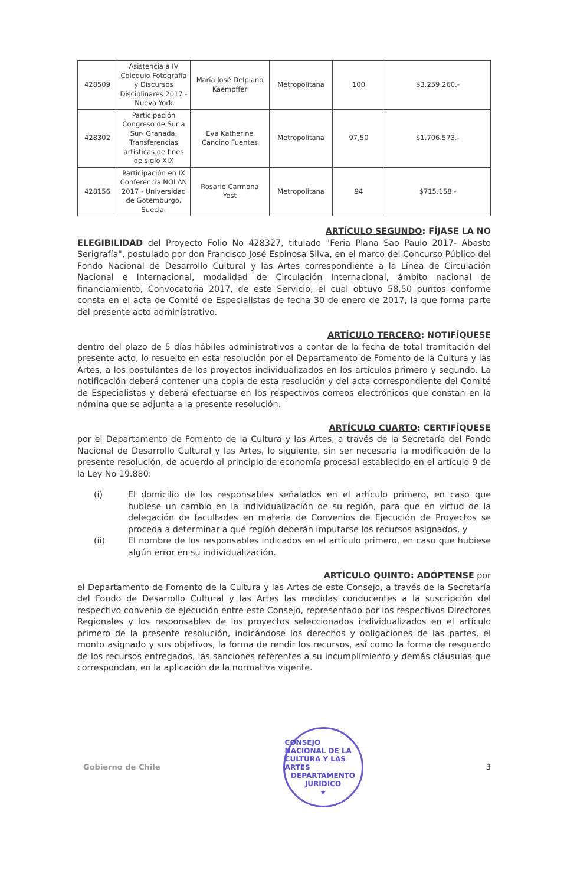| 428509 | Asistencia a IV Coloquio Fotografía y Discursos Disciplinares 2017 - Nueva York | María José Delpiano Kaempffer | Metropolitana | 100 | $3.259.260.- |
| 428302 | Participación Congreso de Sur a Sur- Granada. Transferencias artísticas de fines de siglo XIX | Eva Katherine Cancino Fuentes | Metropolitana | 97,50 | $1.706.573.- |
| 428156 | Participación en IX Conferencia NOLAN 2017 - Universidad de Gotemburgo, Suecia. | Rosario Carmona Yost | Metropolitana | 94 | $715.158.- |
ARTÍCULO SEGUNDO: FÍJASE LA NO
ELEGIBILIDAD del Proyecto Folio No 428327, titulado "Feria Plana Sao Paulo 2017- Abasto Serigrafía", postulado por don Francisco José Espinosa Silva, en el marco del Concurso Público del Fondo Nacional de Desarrollo Cultural y las Artes correspondiente a la Línea de Circulación Nacional e Internacional, modalidad de Circulación Internacional, ámbito nacional de financiamiento, Convocatoria 2017, de este Servicio, el cual obtuvo 58,50 puntos conforme consta en el acta de Comité de Especialistas de fecha 30 de enero de 2017, la que forma parte del presente acto administrativo.
ARTÍCULO TERCERO: NOTIFÍQUESE
dentro del plazo de 5 días hábiles administrativos a contar de la fecha de total tramitación del presente acto, lo resuelto en esta resolución por el Departamento de Fomento de la Cultura y las Artes, a los postulantes de los proyectos individualizados en los artículos primero y segundo. La notificación deberá contener una copia de esta resolución y del acta correspondiente del Comité de Especialistas y deberá efectuarse en los respectivos correos electrónicos que constan en la nómina que se adjunta a la presente resolución.
ARTÍCULO CUARTO: CERTIFÍQUESE
por el Departamento de Fomento de la Cultura y las Artes, a través de la Secretaría del Fondo Nacional de Desarrollo Cultural y las Artes, lo siguiente, sin ser necesaria la modificación de la presente resolución, de acuerdo al principio de economía procesal establecido en el artículo 9 de la Ley No 19.880:
(i) El domicilio de los responsables señalados en el artículo primero, en caso que hubiese un cambio en la individualización de su región, para que en virtud de la delegación de facultades en materia de Convenios de Ejecución de Proyectos se proceda a determinar a qué región deberán imputarse los recursos asignados, y
(ii) El nombre de los responsables indicados en el artículo primero, en caso que hubiese algún error en su individualización.
ARTÍCULO QUINTO: ADÓPTENSE por
el Departamento de Fomento de la Cultura y las Artes de este Consejo, a través de la Secretaría del Fondo de Desarrollo Cultural y las Artes las medidas conducentes a la suscripción del respectivo convenio de ejecución entre este Consejo, representado por los respectivos Directores Regionales y los responsables de los proyectos seleccionados individualizados en el artículo primero de la presente resolución, indicándose los derechos y obligaciones de las partes, el monto asignado y sus objetivos, la forma de rendir los recursos, así como la forma de resguardo de los recursos entregados, las sanciones referentes a su incumplimiento y demás cláusulas que correspondan, en la aplicación de la normativa vigente.
Gobierno de Chile
CONSEJO NACIONAL DE LA CULTURA Y LAS ARTES
DEPARTAMENTO
JURÍDICO
★
3